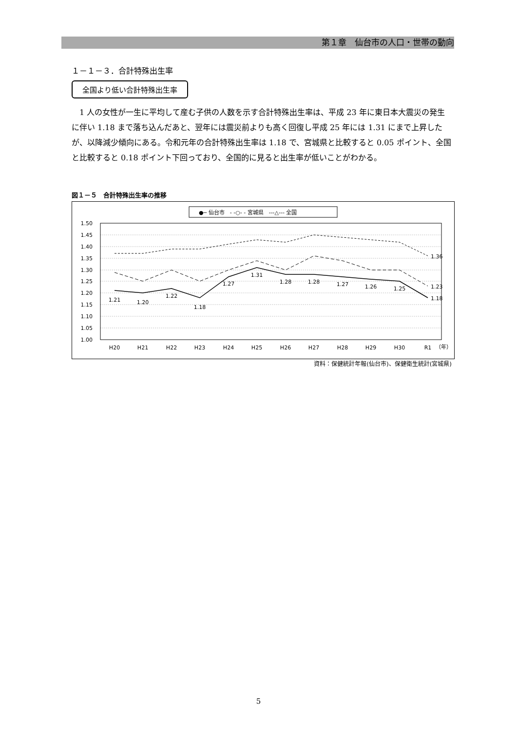第１章　仙台市の人口・世帯の動向
１－１－３．合計特殊出生率
全国より低い合計特殊出生率
1 人の女性が一生に平均して産む子供の人数を示す合計特殊出生率は、平成 23 年に東日本大震災の発生に伴い 1.18 まで落ち込んだあと、翌年には震災前よりも高く回復し平成 25 年には 1.31 にまで上昇したが、以降減少傾向にある。令和元年の合計特殊出生率は 1.18 で、宮城県と比較すると 0.05 ポイント、全国と比較すると 0.18 ポイント下回っており、全国的に見ると出生率が低いことがわかる。
図１－５　合計特殊出生率の推移
●─ 仙台市　- -○- - 宮城県　---△--- 全国
1.50
1.45
1.40
1.35
1.30
1.25
1.20
1.15
1.10
1.05
1.00
1.36
1.23
1.18
1.21
1.20
1.22
1.18
1.27
1.31
1.28
1.28
1.27
1.26
1.25
H20
H21
H22
H23
H24
H25
H26
H27
H28
H29
H30
R1
（年）
資料：保健統計年報(仙台市)、保健衛生統計(宮城県)
5